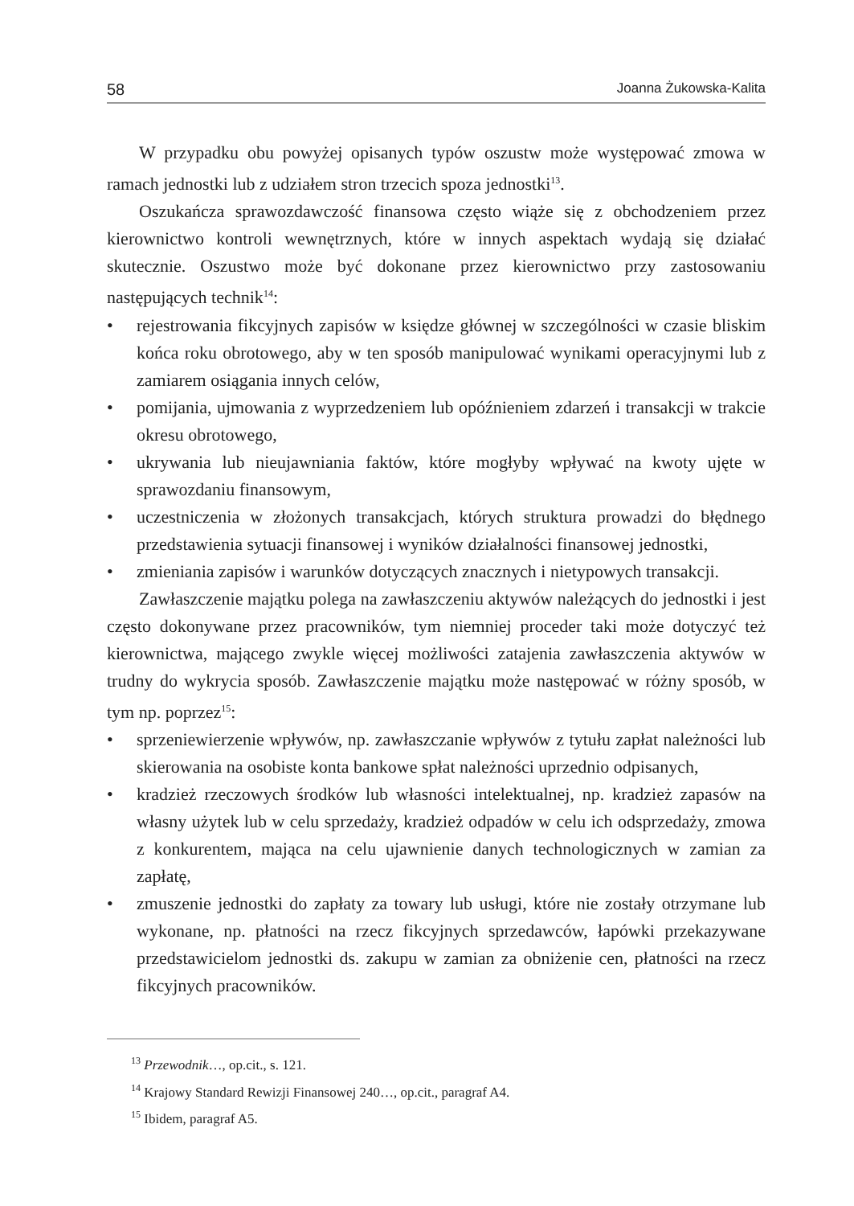58 Joanna Żukowska-Kalita
W przypadku obu powyżej opisanych typów oszustw może występować zmowa w ramach jednostki lub z udziałem stron trzecich spoza jednostki<sup>13</sup>.
Oszukańcza sprawozdawczość finansowa często wiąże się z obchodzeniem przez kierownictwo kontroli wewnętrznych, które w innych aspektach wydają się działać skutecznie. Oszustwo może być dokonane przez kierownictwo przy zastosowaniu następujących technik<sup>14</sup>:
• rejestrowania fikcyjnych zapisów w księdze głównej w szczególności w czasie bliskim końca roku obrotowego, aby w ten sposób manipulować wynikami operacyjnymi lub z zamiarem osiągania innych celów,
• pomijania, ujmowania z wyprzedzeniem lub opóźnieniem zdarzeń i transakcji w trakcie okresu obrotowego,
• ukrywania lub nieujawniania faktów, które mogłyby wpływać na kwoty ujęte w sprawozdaniu finansowym,
• uczestniczenia w złożonych transakcjach, których struktura prowadzi do błędnego przedstawienia sytuacji finansowej i wyników działalności finansowej jednostki,
• zmieniania zapisów i warunków dotyczących znacznych i nietypowych transakcji.
Zawłaszczenie majątku polega na zawłaszczeniu aktywów należących do jednostki i jest często dokonywane przez pracowników, tym niemniej proceder taki może dotyczyć też kierownictwa, mającego zwykle więcej możliwości zatajenia zawłaszczenia aktywów w trudny do wykrycia sposób. Zawłaszczenie majątku może następować w różny sposób, w tym np. poprzez<sup>15</sup>:
• sprzeniewierzenie wpływów, np. zawłaszczanie wpływów z tytułu zapłat należności lub skierowania na osobiste konta bankowe spłat należności uprzednio odpisanych,
• kradzież rzeczowych środków lub własności intelektualnej, np. kradzież zapasów na własny użytek lub w celu sprzedaży, kradzież odpadów w celu ich odsprzedaży, zmowa z konkurentem, mająca na celu ujawnienie danych technologicznych w zamian za zapłatę,
• zmuszenie jednostki do zapłaty za towary lub usługi, które nie zostały otrzymane lub wykonane, np. płatności na rzecz fikcyjnych sprzedawców, łapówki przekazywane przedstawicielom jednostki ds. zakupu w zamian za obniżenie cen, płatności na rzecz fikcyjnych pracowników.
<sup>13</sup> Przewodnik…, op.cit., s. 121.
<sup>14</sup> Krajowy Standard Rewizji Finansowej 240…, op.cit., paragraf A4.
<sup>15</sup> Ibidem, paragraf A5.